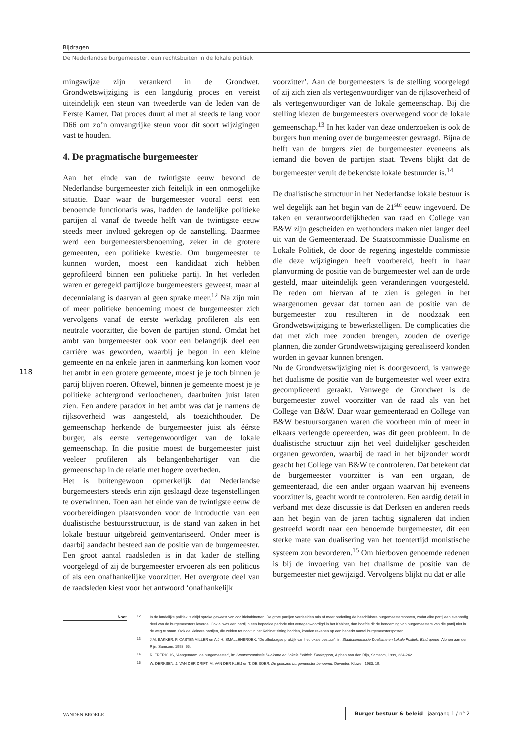Bijdragen
De Nederlandse burgemeester, een rechtsbuiten in de lokale politiek
mingswijze zijn verankerd in de Grondwet. Grondwetswijziging is een langdurig proces en vereist uiteindelijk een steun van tweederde van de leden van de Eerste Kamer. Dat proces duurt al met al steeds te lang voor D66 om zo’n omvangrijke steun voor dit soort wijzigingen vast te houden.
4. De pragmatische burgemeester
Aan het einde van de twintigste eeuw bevond de Nederlandse burgemeester zich feitelijk in een onmogelijke situatie. Daar waar de burgemeester vooral eerst een benoemde functionaris was, hadden de landelijke politieke partijen al vanaf de tweede helft van de twintigste eeuw steeds meer invloed gekregen op de aanstelling. Daarmee werd een burgemeestersbenoeming, zeker in de grotere gemeenten, een politieke kwestie. Om burgemeester te kunnen worden, moest een kandidaat zich hebben geprofileerd binnen een politieke partij. In het verleden waren er geregeld partijloze burgemeesters geweest, maar al decennialang is daarvan al geen sprake meer.<sup>12</sup> Na zijn min of meer politieke benoeming moest de burgemeester zich vervolgens vanaf de eerste werkdag profileren als een neutrale voorzitter, die boven de partijen stond. Omdat het ambt van burgemeester ook voor een belangrijk deel een carrière was geworden, waarbij je begon in een kleine gemeente en na enkele jaren in aanmerking kon komen voor het ambt in een grotere gemeente, moest je je toch binnen je partij blijven roeren. Oftewel, binnen je gemeente moest je je politieke achtergrond verloochenen, daarbuiten juist laten zien. Een andere paradox in het ambt was dat je namens de rijksoverheid was aangesteld, als toezichthouder. De gemeenschap herkende de burgemeester juist als éérste burger, als eerste vertegenwoordiger van de lokale gemeenschap. In die positie moest de burgemeester juist veeleer profileren als belangenbehartiger van die gemeenschap in de relatie met hogere overheden.
Het is buitengewoon opmerkelijk dat Nederlandse burgemeesters steeds erin zijn geslaagd deze tegenstellingen te overwinnen. Toen aan het einde van de twintigste eeuw de voorbereidingen plaatsvonden voor de introductie van een dualistische bestuursstructuur, is de stand van zaken in het lokale bestuur uitgebreid geïnventariseerd. Onder meer is daarbij aandacht besteed aan de positie van de burgemeester. Een groot aantal raadsleden is in dat kader de stelling voorgelegd of zij de burgemeester ervoeren als een politicus of als een onafhankelijke voorzitter. Het overgrote deel van de raadsleden kiest voor het antwoord ‘onafhankelijk
voorzitter’. Aan de burgemeesters is de stelling voorgelegd of zij zich zien als vertegenwoordiger van de rijksoverheid of als vertegenwoordiger van de lokale gemeenschap. Bij die stelling kiezen de burgemeesters overwegend voor de lokale gemeenschap.<sup>13</sup> In het kader van deze onderzoeken is ook de burgers hun mening over de burgemeester gevraagd. Bijna de helft van de burgers ziet de burgemeester eveneens als iemand die boven de partijen staat. Tevens blijkt dat de burgemeester veruit de bekendste lokale bestuurder is.<sup>14</sup>
De dualistische structuur in het Nederlandse lokale bestuur is wel degelijk aan het begin van de 21<sup>ste</sup> eeuw ingevoerd. De taken en verantwoordelijkheden van raad en College van B&W zijn gescheiden en wethouders maken niet langer deel uit van de Gemeenteraad. De Staatscommissie Dualisme en Lokale Politiek, de door de regering ingestelde commissie die deze wijzigingen heeft voorbereid, heeft in haar planvorming de positie van de burgemeester wel aan de orde gesteld, maar uiteindelijk geen veranderingen voorgesteld. De reden om hiervan af te zien is gelegen in het waargenomen gevaar dat tornen aan de positie van de burgemeester zou resulteren in de noodzaak een Grondwetswijziging te bewerkstelligen. De complicaties die dat met zich mee zouden brengen, zouden de overige plannen, die zonder Grondwetswijziging gerealiseerd konden worden in gevaar kunnen brengen.
Nu de Grondwetswijziging niet is doorgevoerd, is vanwege het dualisme de positie van de burgemeester wel weer extra gecompliceerd geraakt. Vanwege de Grondwet is de burgemeester zowel voorzitter van de raad als van het College van B&W. Daar waar gemeenteraad en College van B&W bestuursorganen waren die voorheen min of meer in elkaars verlengde opereerden, was dit geen probleem. In de dualistische structuur zijn het veel duidelijker gescheiden organen geworden, waarbij de raad in het bijzonder wordt geacht het College van B&W te controleren. Dat betekent dat de burgemeester voorzitter is van een orgaan, de gemeenteraad, die een ander orgaan waarvan hij eveneens voorzitter is, geacht wordt te controleren. Een aardig detail in verband met deze discussie is dat Derksen en anderen reeds aan het begin van de jaren tachtig signaleren dat indien gestreefd wordt naar een benoemde burgemeester, dit een sterke mate van dualisering van het toentertijd monistische systeem zou bevorderen.<sup>15</sup> Om hierboven genoemde redenen is bij de invoering van het dualisme de positie van de burgemeester niet gewijzigd. Vervolgens blijkt nu dat er alle
118
Noot
<sup>12</sup> In de landelijke politiek is altijd sprake geweest van coalitiekabinetten. De grote partijen verdeelden min of meer onderling de beschikbare burgemeestersposten, zodat elke partij een evenredig deel van de burgemeesters leverde. Ook al was een partij in een bepaalde periode niet vertegenwoordigd in het Kabinet, dan hoefde dit de benoeming van burgemeesters van die partij niet in de weg te staan. Ook de kleinere partijen, die zelden tot nooit in het Kabinet zitting hadden, konden rekenen op een beperkt aantal burgemeestersposten.
<sup>13</sup> J.M. BAKKER, P. CASTENMILLER en A.J.H. SMALLENBROEK, "De alledaagse praktijk van het lokale bestuur", in: Staatscommissie Dualisme en Lokale Politiek, Eindrapport, Alphen aan den Rijn, Samsom, 1998, 65.
<sup>14</sup> R. FRERICHS, "Aangenaam, de burgemeester", in: Staatscommissie Dualisme en Lokale Politiek, Eindrapport, Alphen aan den Rijn, Samsom, 1999, 234-242.
<sup>15</sup> W. DERKSEN, J. VAN DER DRIFT, M. VAN DER KLEIJ en T. DE BOER, De gekozen burgemeester benoemd, Deventer, Kluwer, 1983, 19.
VANDEN BROELE Burger bestuur & beleid jaargang 1 / n° 2